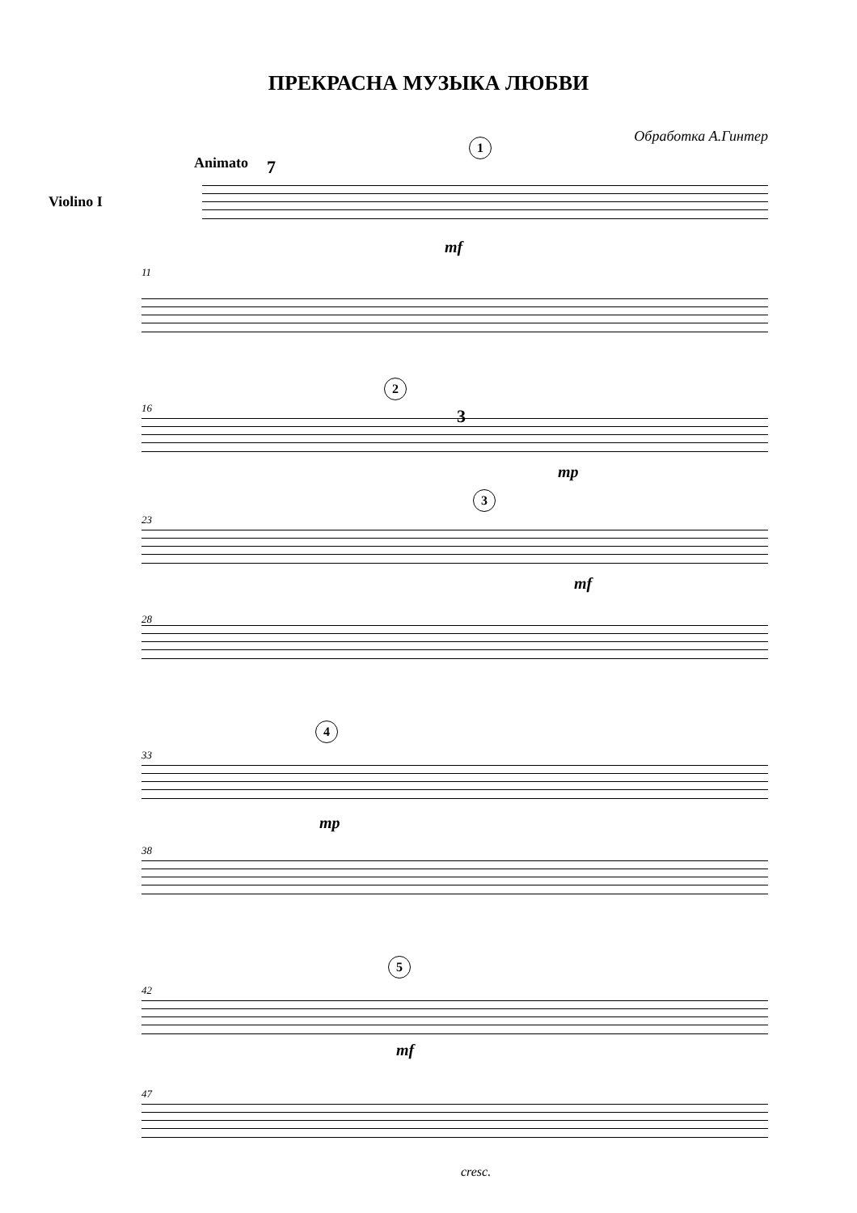ПРЕКРАСНА МУЗЫКА ЛЮБВИ
Обработка А.Гинтер
Animato 7
1
Violino I
mf
11
2
16 3
mp
3
23
mf
28
4
33
mp
38
5
42
mf
47
cresc.